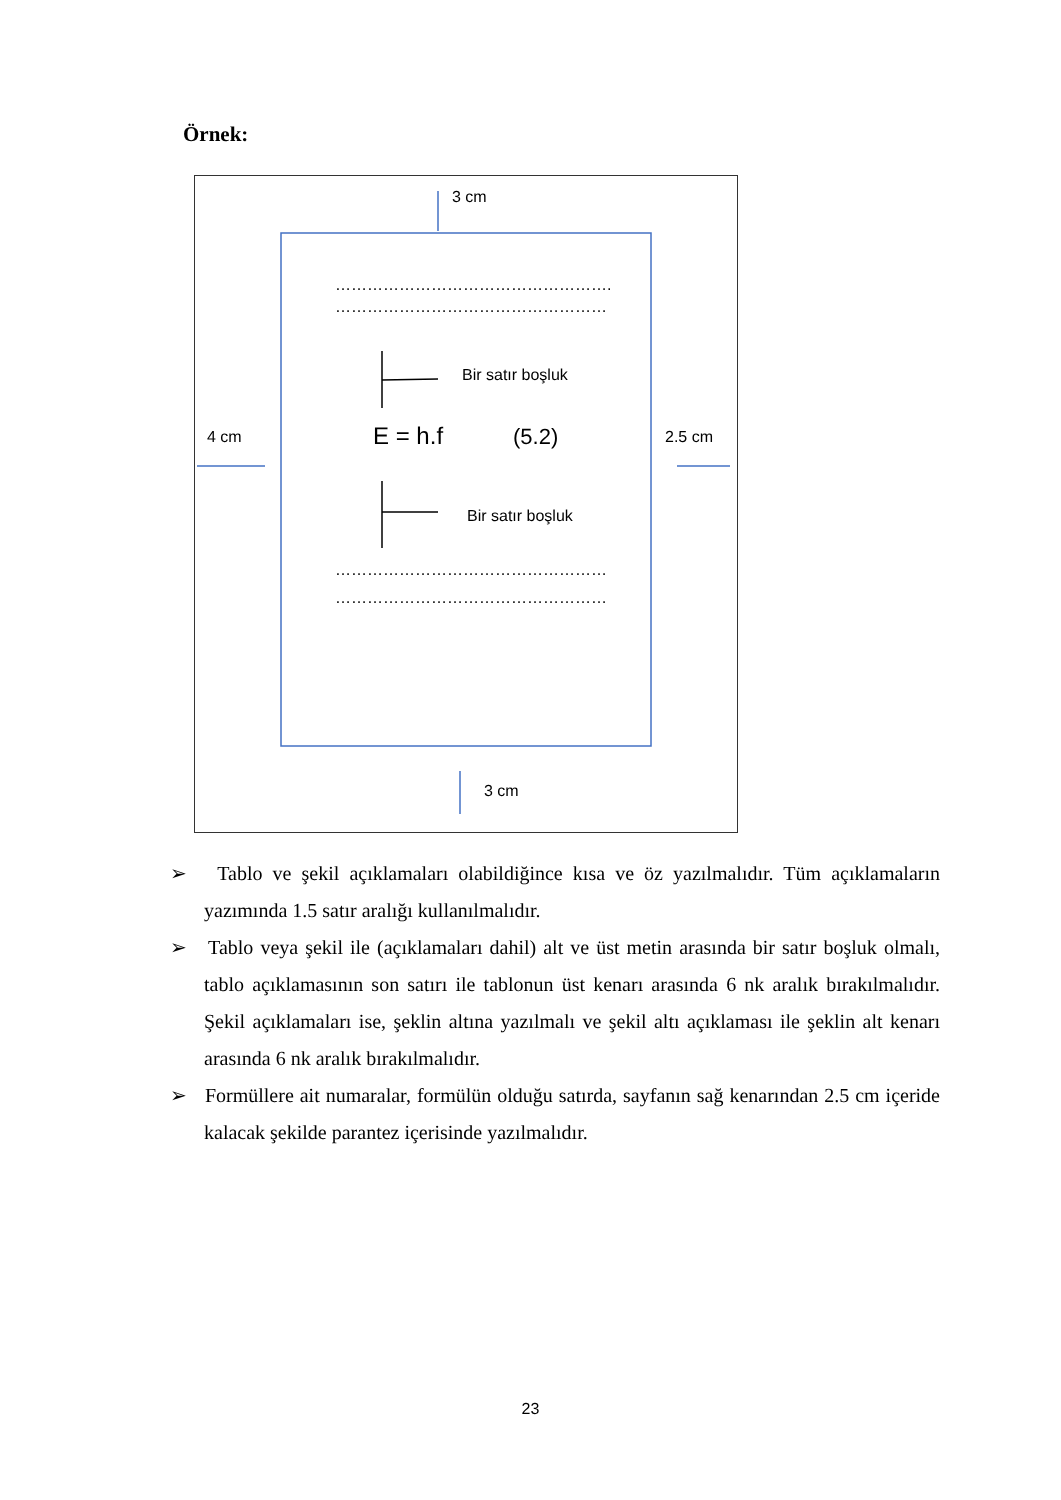Örnek:
3 cm
…………………………………………….
……………………………………………
Bir satır boşluk
4 cm E = h.f (5.2) 2.5 cm
Bir satır boşluk
……………………………………………
……………………………………………
3 cm
➢ Tablo ve şekil açıklamaları olabildiğince kısa ve öz yazılmalıdır. Tüm açıklamaların yazımında 1.5 satır aralığı kullanılmalıdır.
➢ Tablo veya şekil ile (açıklamaları dahil) alt ve üst metin arasında bir satır boşluk olmalı, tablo açıklamasının son satırı ile tablonun üst kenarı arasında 6 nk aralık bırakılmalıdır. Şekil açıklamaları ise, şeklin altına yazılmalı ve şekil altı açıklaması ile şeklin alt kenarı arasında 6 nk aralık bırakılmalıdır.
➢ Formüllere ait numaralar, formülün olduğu satırda, sayfanın sağ kenarından 2.5 cm içeride kalacak şekilde parantez içerisinde yazılmalıdır.
23